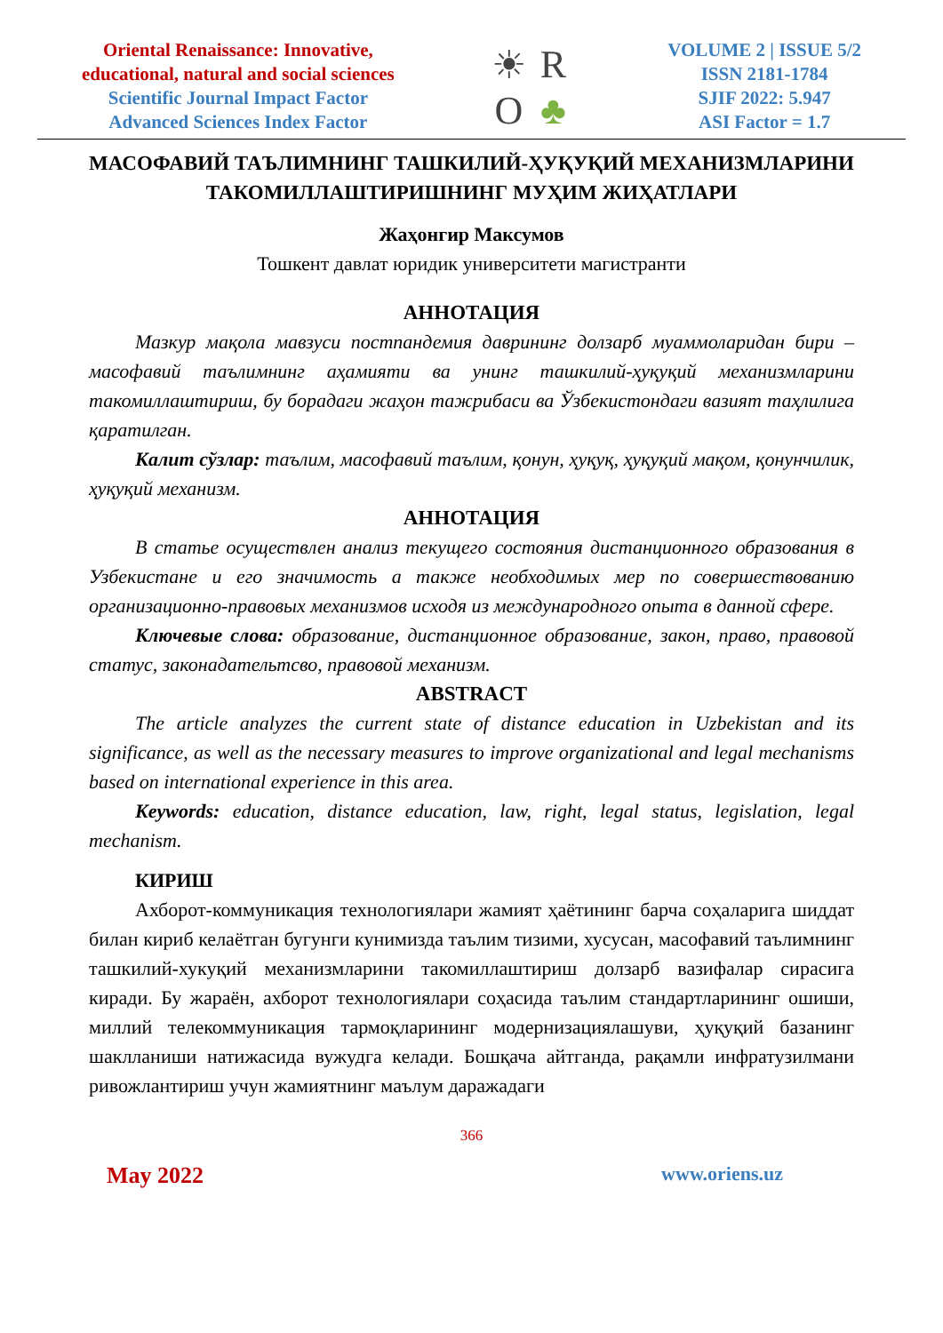Oriental Renaissance: Innovative,
educational, natural and social sciences
Scientific Journal Impact Factor
Advanced Sciences Index Factor
☀ RO ♣
VOLUME 2 | ISSUE 5/2
ISSN 2181-1784
SJIF 2022: 5.947
ASI Factor = 1.7
МАСОФАВИЙ ТАЪЛИМНИНГ ТАШКИЛИЙ-ҲУҚУҚИЙ МЕХАНИЗМЛАРИНИ ТАКОМИЛЛАШТИРИШНИНГ МУҲИМ ЖИҲАТЛАРИ
Жаҳонгир Максумов
Тошкент давлат юридик университети магистранти
АННОТАЦИЯ
Мазкур мақола мавзуси постпандемия даврининг долзарб муаммоларидан бири – масофавий таълимнинг аҳамияти ва унинг ташкилий-ҳуқуқий механизмларини такомиллаштириш, бу борадаги жаҳон тажрибаси ва Ўзбекистондаги вазият таҳлилига қаратилган.
Калит сўзлар: таълим, масофавий таълим, қонун, ҳуқуқ, ҳуқуқий мақом, қонунчилик, ҳуқуқий механизм.
АННОТАЦИЯ
В статье осуществлен анализ текущего состояния дистанционного образования в Узбекистане и его значимость а также необходимых мер по совершествованию организационно-правовых механизмов исходя из международного опыта в данной сфере.
Ключевые слова: образование, дистанционное образование, закон, право, правовой статус, законадательтсво, правовой механизм.
ABSTRACT
The article analyzes the current state of distance education in Uzbekistan and its significance, as well as the necessary measures to improve organizational and legal mechanisms based on international experience in this area.
Keywords: education, distance education, law, right, legal status, legislation, legal mechanism.
КИРИШ
Ахборот-коммуникация технологиялари жамият ҳаётининг барча соҳаларига шиддат билан кириб келаётган бугунги кунимизда таълим тизими, хусусан, масофавий таълимнинг ташкилий-хукуқий механизмларини такомиллаштириш долзарб вазифалар сирасига киради. Бу жараён, ахборот технологиялари соҳасида таълим стандартларининг ошиши, миллий телекоммуникация тармоқларининг модернизациялашуви, ҳуқуқий базанинг шаклланиши натижасида вужудга келади. Бошқача айтганда, рақамли инфратузилмани ривожлантириш учун жамиятнинг маълум даражадаги
366
May 2022 www.oriens.uz